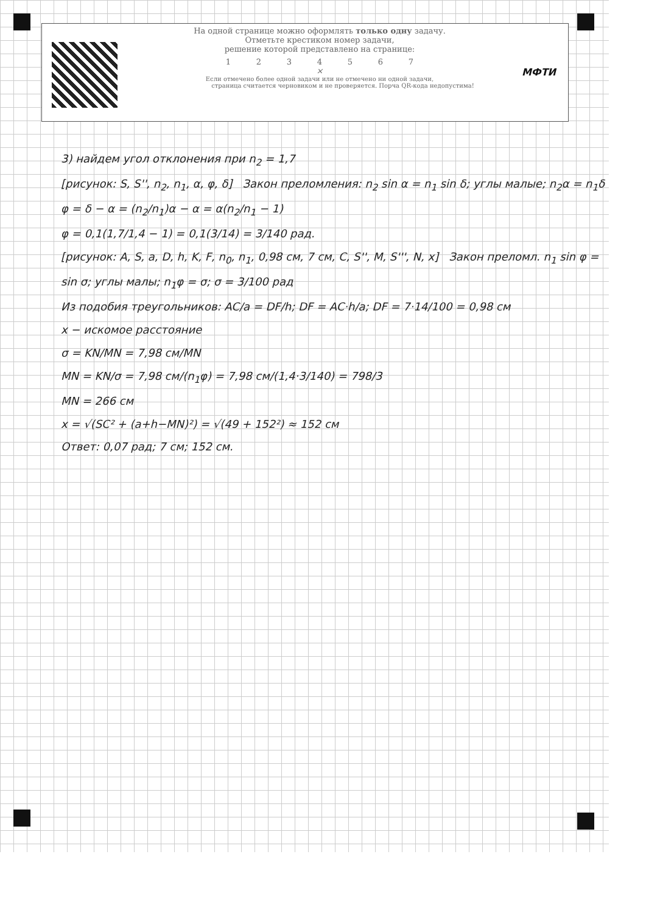МФТИ
На одной странице можно оформлять только одну задачу.
Отметьте крестиком номер задачи,
решение которой представлено на странице:
1234567
×
Если отмечено более одной задачи или не отмечено ни одной задачи,
страница считается черновиком и не проверяется. Порча QR-кода недопустима!
3) найдем угол отклонения при n<sub>2</sub> = 1,7
[рисунок: S, S'', n<sub>2</sub>, n<sub>1</sub>, α, φ, δ] Закон преломления: n<sub>2</sub> sin α = n<sub>1</sub> sin δ; углы малые; n<sub>2</sub>α = n<sub>1</sub>δ
φ = δ − α = (n<sub>2</sub>/n<sub>1</sub>)α − α = α(n<sub>2</sub>/n<sub>1</sub> − 1)
φ = 0,1(1,7/1,4 − 1) = 0,1(3/14) = 3/140 рад.
[рисунок: A, S, a, D, h, K, F, n<sub>0</sub>, n<sub>1</sub>, 0,98 см, 7 см, C, S'', M, S''', N, x] Закон преломл. n<sub>1</sub> sin φ = sin σ; углы малы; n<sub>1</sub>φ = σ; σ = 3/100 рад
Из подобия треугольников: AC/a = DF/h; DF = AC·h/a; DF = 7·14/100 = 0,98 см
x − искомое расстояние
σ = KN/MN = 7,98 см/MN
MN = KN/σ = 7,98 см/(n<sub>1</sub>φ) = 7,98 см/(1,4·3/140) = 798/3
MN = 266 см
x = √(SC² + (a+h−MN)²) = √(49 + 152²) ≈ 152 см
Ответ: 0,07 рад; 7 см; 152 см.